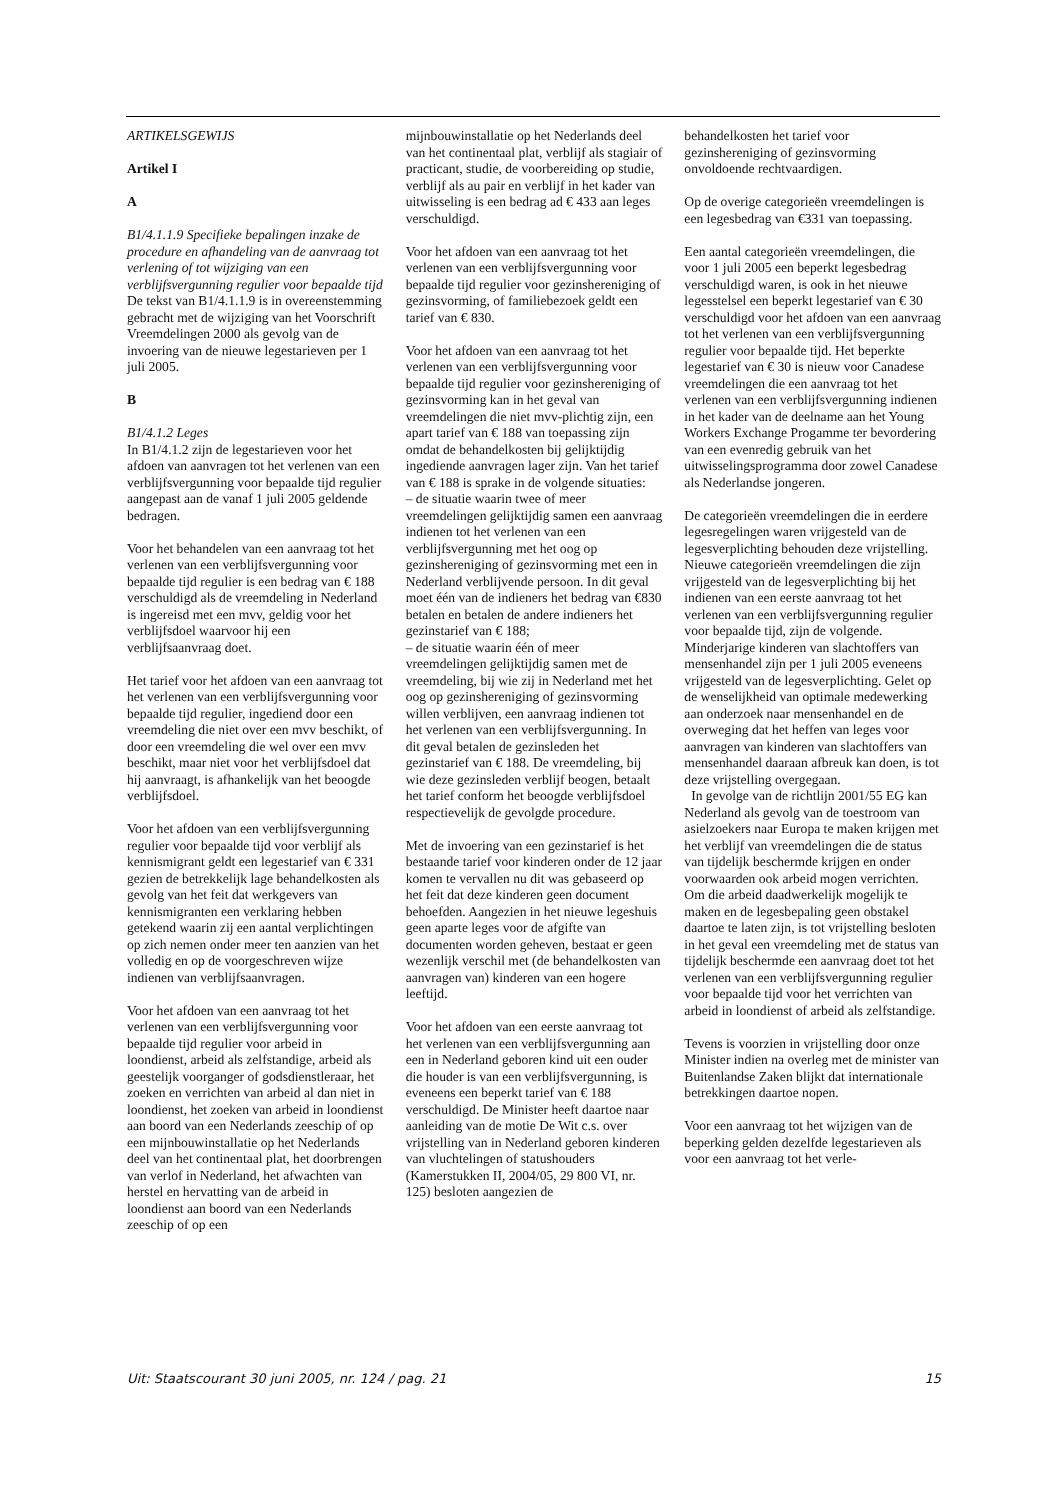ARTIKELSGEWIJS
Artikel I
A
B1/4.1.1.9 Specifieke bepalingen inzake de procedure en afhandeling van de aanvraag tot verlening of tot wijziging van een verblijfsvergunning regulier voor bepaalde tijd
De tekst van B1/4.1.1.9 is in overeenstemming gebracht met de wijziging van het Voorschrift Vreemdelingen 2000 als gevolg van de invoering van de nieuwe legestarieven per 1 juli 2005.
B
B1/4.1.2 Leges
In B1/4.1.2 zijn de legestarieven voor het afdoen van aanvragen tot het verlenen van een verblijfsvergunning voor bepaalde tijd regulier aangepast aan de vanaf 1 juli 2005 geldende bedragen.
Voor het behandelen van een aanvraag tot het verlenen van een verblijfsvergunning voor bepaalde tijd regulier is een bedrag van € 188 verschuldigd als de vreemdeling in Nederland is ingereisd met een mvv, geldig voor het verblijfsdoel waarvoor hij een verblijfsaanvraag doet.
Het tarief voor het afdoen van een aanvraag tot het verlenen van een verblijfsvergunning voor bepaalde tijd regulier, ingediend door een vreemdeling die niet over een mvv beschikt, of door een vreemdeling die wel over een mvv beschikt, maar niet voor het verblijfsdoel dat hij aanvraagt, is afhankelijk van het beoogde verblijfsdoel.
Voor het afdoen van een verblijfsvergunning regulier voor bepaalde tijd voor verblijf als kennismigrant geldt een legestarief van € 331 gezien de betrekkelijk lage behandelkosten als gevolg van het feit dat werkgevers van kennismigranten een verklaring hebben getekend waarin zij een aantal verplichtingen op zich nemen onder meer ten aanzien van het volledig en op de voorgeschreven wijze indienen van verblijfsaanvragen.
Voor het afdoen van een aanvraag tot het verlenen van een verblijfsvergunning voor bepaalde tijd regulier voor arbeid in loondienst, arbeid als zelfstandige, arbeid als geestelijk voorganger of godsdienstleraar, het zoeken en verrichten van arbeid al dan niet in loondienst, het zoeken van arbeid in loondienst aan boord van een Nederlands zeeschip of op een mijnbouwinstallatie op het Nederlands deel van het continentaal plat, het doorbrengen van verlof in Nederland, het afwachten van herstel en hervatting van de arbeid in loondienst aan boord van een Nederlands zeeschip of op een
mijnbouwinstallatie op het Nederlands deel van het continentaal plat, verblijf als stagiair of practicant, studie, de voorbereiding op studie, verblijf als au pair en verblijf in het kader van uitwisseling is een bedrag ad € 433 aan leges verschuldigd.
Voor het afdoen van een aanvraag tot het verlenen van een verblijfsvergunning voor bepaalde tijd regulier voor gezinshereniging of gezinsvorming, of familiebezoek geldt een tarief van € 830.
Voor het afdoen van een aanvraag tot het verlenen van een verblijfsvergunning voor bepaalde tijd regulier voor gezinshereniging of gezinsvorming kan in het geval van vreemdelingen die niet mvv-plichtig zijn, een apart tarief van € 188 van toepassing zijn omdat de behandelkosten bij gelijktijdig ingediende aanvragen lager zijn. Van het tarief van € 188 is sprake in de volgende situaties:
– de situatie waarin twee of meer vreemdelingen gelijktijdig samen een aanvraag indienen tot het verlenen van een verblijfsvergunning met het oog op gezinshereniging of gezinsvorming met een in Nederland verblijvende persoon. In dit geval moet één van de indieners het bedrag van €830 betalen en betalen de andere indieners het gezinstarief van € 188;
– de situatie waarin één of meer vreemdelingen gelijktijdig samen met de vreemdeling, bij wie zij in Nederland met het oog op gezinshereniging of gezinsvorming willen verblijven, een aanvraag indienen tot het verlenen van een verblijfsvergunning. In dit geval betalen de gezinsleden het gezinstarief van € 188. De vreemdeling, bij wie deze gezinsleden verblijf beogen, betaalt het tarief conform het beoogde verblijfsdoel respectievelijk de gevolgde procedure.
Met de invoering van een gezinstarief is het bestaande tarief voor kinderen onder de 12 jaar komen te vervallen nu dit was gebaseerd op het feit dat deze kinderen geen document behoefden. Aangezien in het nieuwe legeshuis geen aparte leges voor de afgifte van documenten worden geheven, bestaat er geen wezenlijk verschil met (de behandelkosten van aanvragen van) kinderen van een hogere leeftijd.
Voor het afdoen van een eerste aanvraag tot het verlenen van een verblijfsvergunning aan een in Nederland geboren kind uit een ouder die houder is van een verblijfsvergunning, is eveneens een beperkt tarief van € 188 verschuldigd. De Minister heeft daartoe naar aanleiding van de motie De Wit c.s. over vrijstelling van in Nederland geboren kinderen van vluchtelingen of statushouders (Kamerstukken II, 2004/05, 29 800 VI, nr. 125) besloten aangezien de
behandelkosten het tarief voor gezinshereniging of gezinsvorming onvoldoende rechtvaardigen.
Op de overige categorieën vreemdelingen is een legesbedrag van €331 van toepassing.
Een aantal categorieën vreemdelingen, die voor 1 juli 2005 een beperkt legesbedrag verschuldigd waren, is ook in het nieuwe legesstelsel een beperkt legestarief van € 30 verschuldigd voor het afdoen van een aanvraag tot het verlenen van een verblijfsvergunning regulier voor bepaalde tijd. Het beperkte legestarief van € 30 is nieuw voor Canadese vreemdelingen die een aanvraag tot het verlenen van een verblijfsvergunning indienen in het kader van de deelname aan het Young Workers Exchange Progamme ter bevordering van een evenredig gebruik van het uitwisselingsprogramma door zowel Canadese als Nederlandse jongeren.
De categorieën vreemdelingen die in eerdere legesregelingen waren vrijgesteld van de legesverplichting behouden deze vrijstelling. Nieuwe categorieën vreemdelingen die zijn vrijgesteld van de legesverplichting bij het indienen van een eerste aanvraag tot het verlenen van een verblijfsvergunning regulier voor bepaalde tijd, zijn de volgende. Minderjarige kinderen van slachtoffers van mensenhandel zijn per 1 juli 2005 eveneens vrijgesteld van de legesverplichting. Gelet op de wenselijkheid van optimale medewerking aan onderzoek naar mensenhandel en de overweging dat het heffen van leges voor aanvragen van kinderen van slachtoffers van mensenhandel daaraan afbreuk kan doen, is tot deze vrijstelling overgegaan.
In gevolge van de richtlijn 2001/55 EG kan Nederland als gevolg van de toestroom van asielzoekers naar Europa te maken krijgen met het verblijf van vreemdelingen die de status van tijdelijk beschermde krijgen en onder voorwaarden ook arbeid mogen verrichten. Om die arbeid daadwerkelijk mogelijk te maken en de legesbepaling geen obstakel daartoe te laten zijn, is tot vrijstelling besloten in het geval een vreemdeling met de status van tijdelijk beschermde een aanvraag doet tot het verlenen van een verblijfsvergunning regulier voor bepaalde tijd voor het verrichten van arbeid in loondienst of arbeid als zelfstandige.
Tevens is voorzien in vrijstelling door onze Minister indien na overleg met de minister van Buitenlandse Zaken blijkt dat internationale betrekkingen daartoe nopen.
Voor een aanvraag tot het wijzigen van de beperking gelden dezelfde legestarieven als voor een aanvraag tot het verle-
Uit: Staatscourant 30 juni 2005, nr. 124 / pag. 21 15